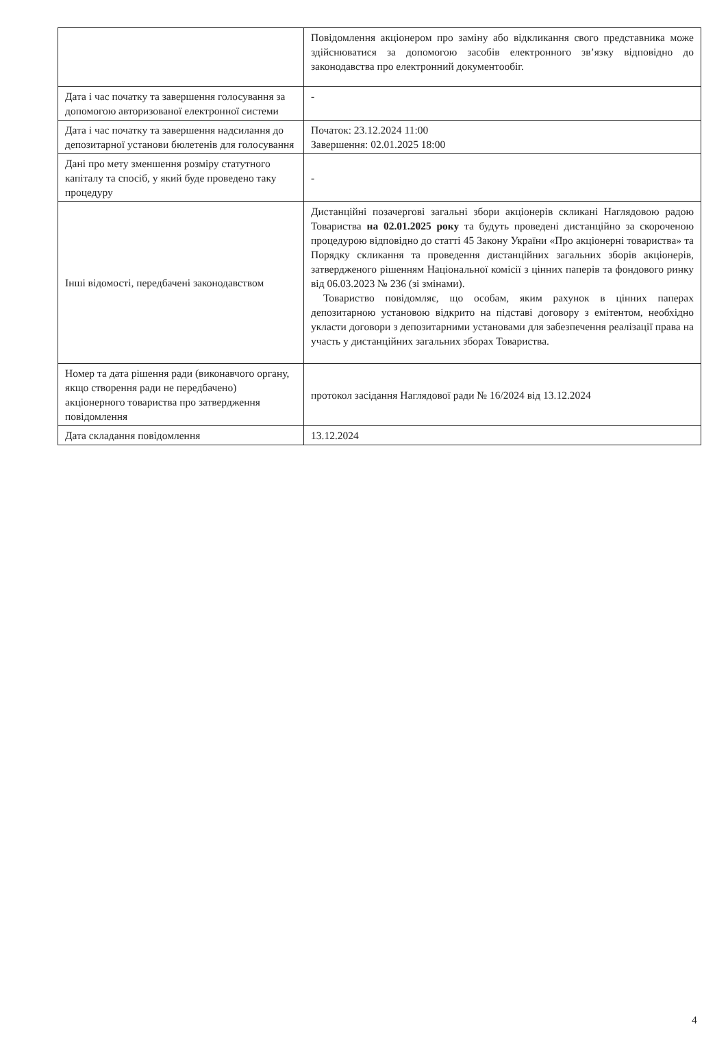| | Повідомлення акціонером про заміну або відкликання свого представника може здійснюватися за допомогою засобів електронного зв’язку відповідно до законодавства про електронний документообіг. |
| Дата і час початку та завершення голосування за допомогою авторизованої електронної системи | - |
| Дата і час початку та завершення надсилання до депозитарної установи бюлетенів для голосування | Початок: 23.12.2024 11:00 Завершення: 02.01.2025 18:00 |
| Дані про мету зменшення розміру статутного капіталу та спосіб, у який буде проведено таку процедуру | - |
| Інші відомості, передбачені законодавством | Дистанційні позачергові загальні збори акціонерів скликані Наглядовою радою Товариства на 02.01.2025 року та будуть проведені дистанційно за скороченою процедурою відповідно до статті 45 Закону України «Про акціонерні товариства» та Порядку скликання та проведення дистанційних загальних зборів акціонерів, затвердженого рішенням Національної комісії з цінних паперів та фондового ринку від 06.03.2023 № 236 (зі змінами). Товариство повідомляє, що особам, яким рахунок в цінних паперах депозитарною установою відкрито на підставі договору з емітентом, необхідно укласти договори з депозитарними установами для забезпечення реалізації права на участь у дистанційних загальних зборах Товариства. |
| Номер та дата рішення ради (виконавчого органу, якщо створення ради не передбачено) акціонерного товариства про затвердження повідомлення | протокол засідання Наглядової ради № 16/2024 від 13.12.2024 |
| Дата складання повідомлення | 13.12.2024 |
4